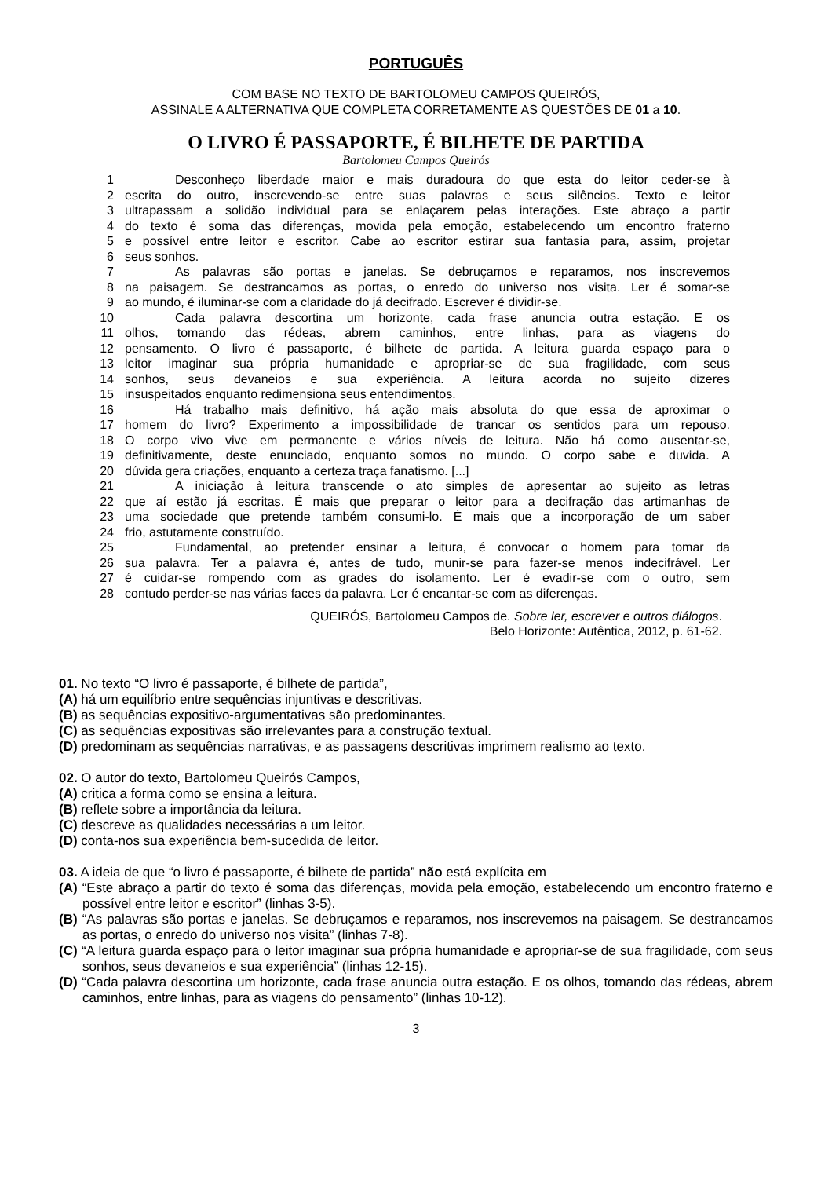PORTUGUÊS
COM BASE NO TEXTO DE BARTOLOMEU CAMPOS QUEIRÓS,
ASSINALE A ALTERNATIVA QUE COMPLETA CORRETAMENTE AS QUESTÕES DE 01 a 10.
O LIVRO É PASSAPORTE, É BILHETE DE PARTIDA
Bartolomeu Campos Queirós
1 Desconheço liberdade maior e mais duradoura do que esta do leitor ceder-se à
2 escrita do outro, inscrevendo-se entre suas palavras e seus silêncios. Texto e leitor
3 ultrapassam a solidão individual para se enlaçarem pelas interações. Este abraço a partir
4 do texto é soma das diferenças, movida pela emoção, estabelecendo um encontro fraterno
5 e possível entre leitor e escritor. Cabe ao escritor estirar sua fantasia para, assim, projetar
6 seus sonhos.
7 As palavras são portas e janelas. Se debruçamos e reparamos, nos inscrevemos
8 na paisagem. Se destrancamos as portas, o enredo do universo nos visita. Ler é somar-se
9 ao mundo, é iluminar-se com a claridade do já decifrado. Escrever é dividir-se.
10 Cada palavra descortina um horizonte, cada frase anuncia outra estação. E os
11 olhos, tomando das rédeas, abrem caminhos, entre linhas, para as viagens do
12 pensamento. O livro é passaporte, é bilhete de partida. A leitura guarda espaço para o
13 leitor imaginar sua própria humanidade e apropriar-se de sua fragilidade, com seus
14 sonhos, seus devaneios e sua experiência. A leitura acorda no sujeito dizeres
15 insuspeitados enquanto redimensiona seus entendimentos.
16 Há trabalho mais definitivo, há ação mais absoluta do que essa de aproximar o
17 homem do livro? Experimento a impossibilidade de trancar os sentidos para um repouso.
18 O corpo vivo vive em permanente e vários níveis de leitura. Não há como ausentar-se,
19 definitivamente, deste enunciado, enquanto somos no mundo. O corpo sabe e duvida. A
20 dúvida gera criações, enquanto a certeza traça fanatismo. [...]
21 A iniciação à leitura transcende o ato simples de apresentar ao sujeito as letras
22 que aí estão já escritas. É mais que preparar o leitor para a decifração das artimanhas de
23 uma sociedade que pretende também consumi-lo. É mais que a incorporação de um saber
24 frio, astutamente construído.
25 Fundamental, ao pretender ensinar a leitura, é convocar o homem para tomar da
26 sua palavra. Ter a palavra é, antes de tudo, munir-se para fazer-se menos indecifrável. Ler
27 é cuidar-se rompendo com as grades do isolamento. Ler é evadir-se com o outro, sem
28 contudo perder-se nas várias faces da palavra. Ler é encantar-se com as diferenças.
QUEIRÓS, Bartolomeu Campos de. Sobre ler, escrever e outros diálogos.
Belo Horizonte: Autêntica, 2012, p. 61-62.
01. No texto “O livro é passaporte, é bilhete de partida”,
(A) há um equilíbrio entre sequências injuntivas e descritivas.
(B) as sequências expositivo-argumentativas são predominantes.
(C) as sequências expositivas são irrelevantes para a construção textual.
(D) predominam as sequências narrativas, e as passagens descritivas imprimem realismo ao texto.
02. O autor do texto, Bartolomeu Queirós Campos,
(A) critica a forma como se ensina a leitura.
(B) reflete sobre a importância da leitura.
(C) descreve as qualidades necessárias a um leitor.
(D) conta-nos sua experiência bem-sucedida de leitor.
03. A ideia de que “o livro é passaporte, é bilhete de partida” não está explícita em
(A) “Este abraço a partir do texto é soma das diferenças, movida pela emoção, estabelecendo um encontro fraterno e possível entre leitor e escritor” (linhas 3-5).
(B) “As palavras são portas e janelas. Se debruçamos e reparamos, nos inscrevemos na paisagem. Se destrancamos as portas, o enredo do universo nos visita” (linhas 7-8).
(C) “A leitura guarda espaço para o leitor imaginar sua própria humanidade e apropriar-se de sua fragilidade, com seus sonhos, seus devaneios e sua experiência” (linhas 12-15).
(D) “Cada palavra descortina um horizonte, cada frase anuncia outra estação. E os olhos, tomando das rédeas, abrem caminhos, entre linhas, para as viagens do pensamento” (linhas 10-12).
3